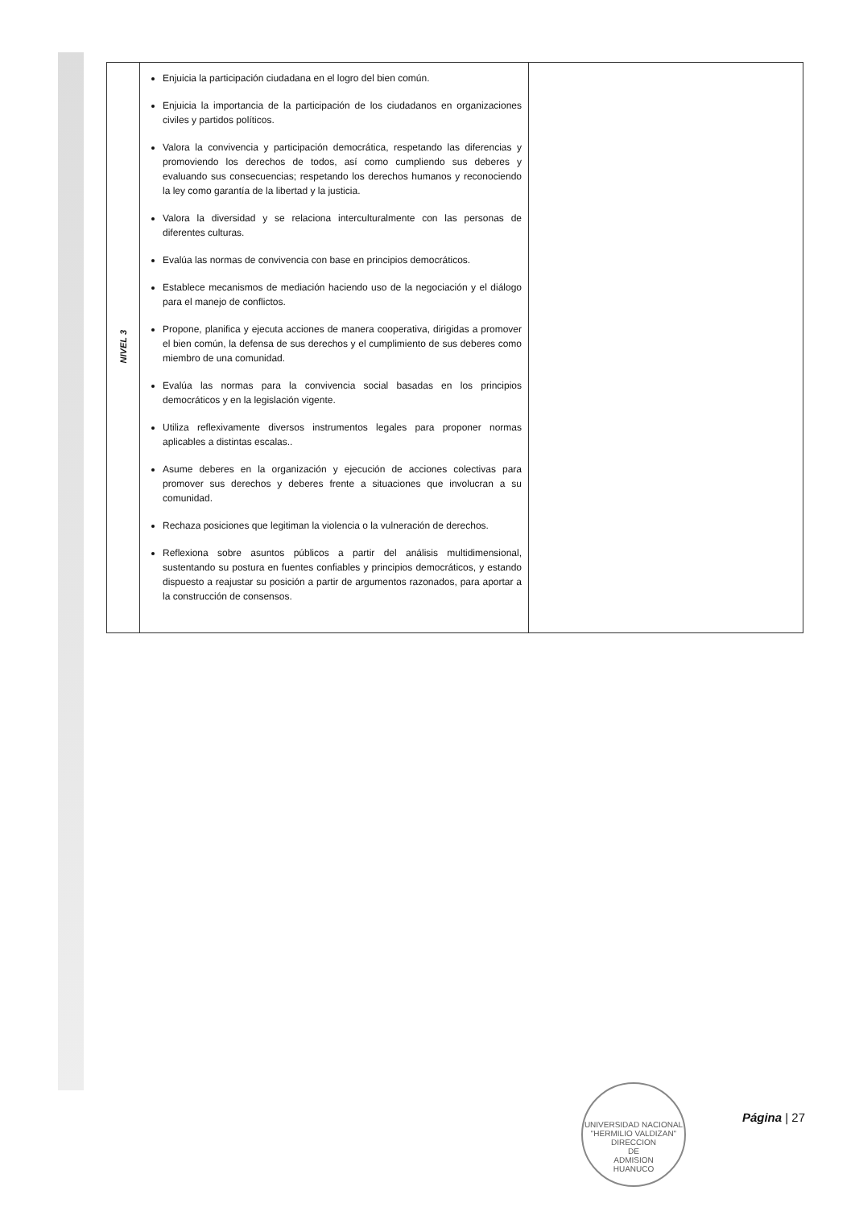| NIVEL 3 | Enjuicia la participación ciudadana en el logro del bien común. Enjuicia la importancia de la participación de los ciudadanos en organizaciones civiles y partidos políticos. Valora la convivencia y participación democrática, respetando las diferencias y promoviendo los derechos de todos, así como cumpliendo sus deberes y evaluando sus consecuencias; respetando los derechos humanos y reconociendo la ley como garantía de la libertad y la justicia. Valora la diversidad y se relaciona interculturalmente con las personas de diferentes culturas. Evalúa las normas de convivencia con base en principios democráticos. Establece mecanismos de mediación haciendo uso de la negociación y el diálogo para el manejo de conflictos. Propone, planifica y ejecuta acciones de manera cooperativa, dirigidas a promover el bien común, la defensa de sus derechos y el cumplimiento de sus deberes como miembro de una comunidad. Evalúa las normas para la convivencia social basadas en los principios democráticos y en la legislación vigente. Utiliza reflexivamente diversos instrumentos legales para proponer normas aplicables a distintas escalas.. Asume deberes en la organización y ejecución de acciones colectivas para promover sus derechos y deberes frente a situaciones que involucran a su comunidad. Rechaza posiciones que legitiman la violencia o la vulneración de derechos. Reflexiona sobre asuntos públicos a partir del análisis multidimensional, sustentando su postura en fuentes confiables y principios democráticos, y estando dispuesto a reajustar su posición a partir de argumentos razonados, para aportar a la construcción de consensos. | |
UNIVERSIDAD NACIONAL "HERMILIO VALDIZAN"
DIRECCION
DE
ADMISION
HUANUCO
Página | 27